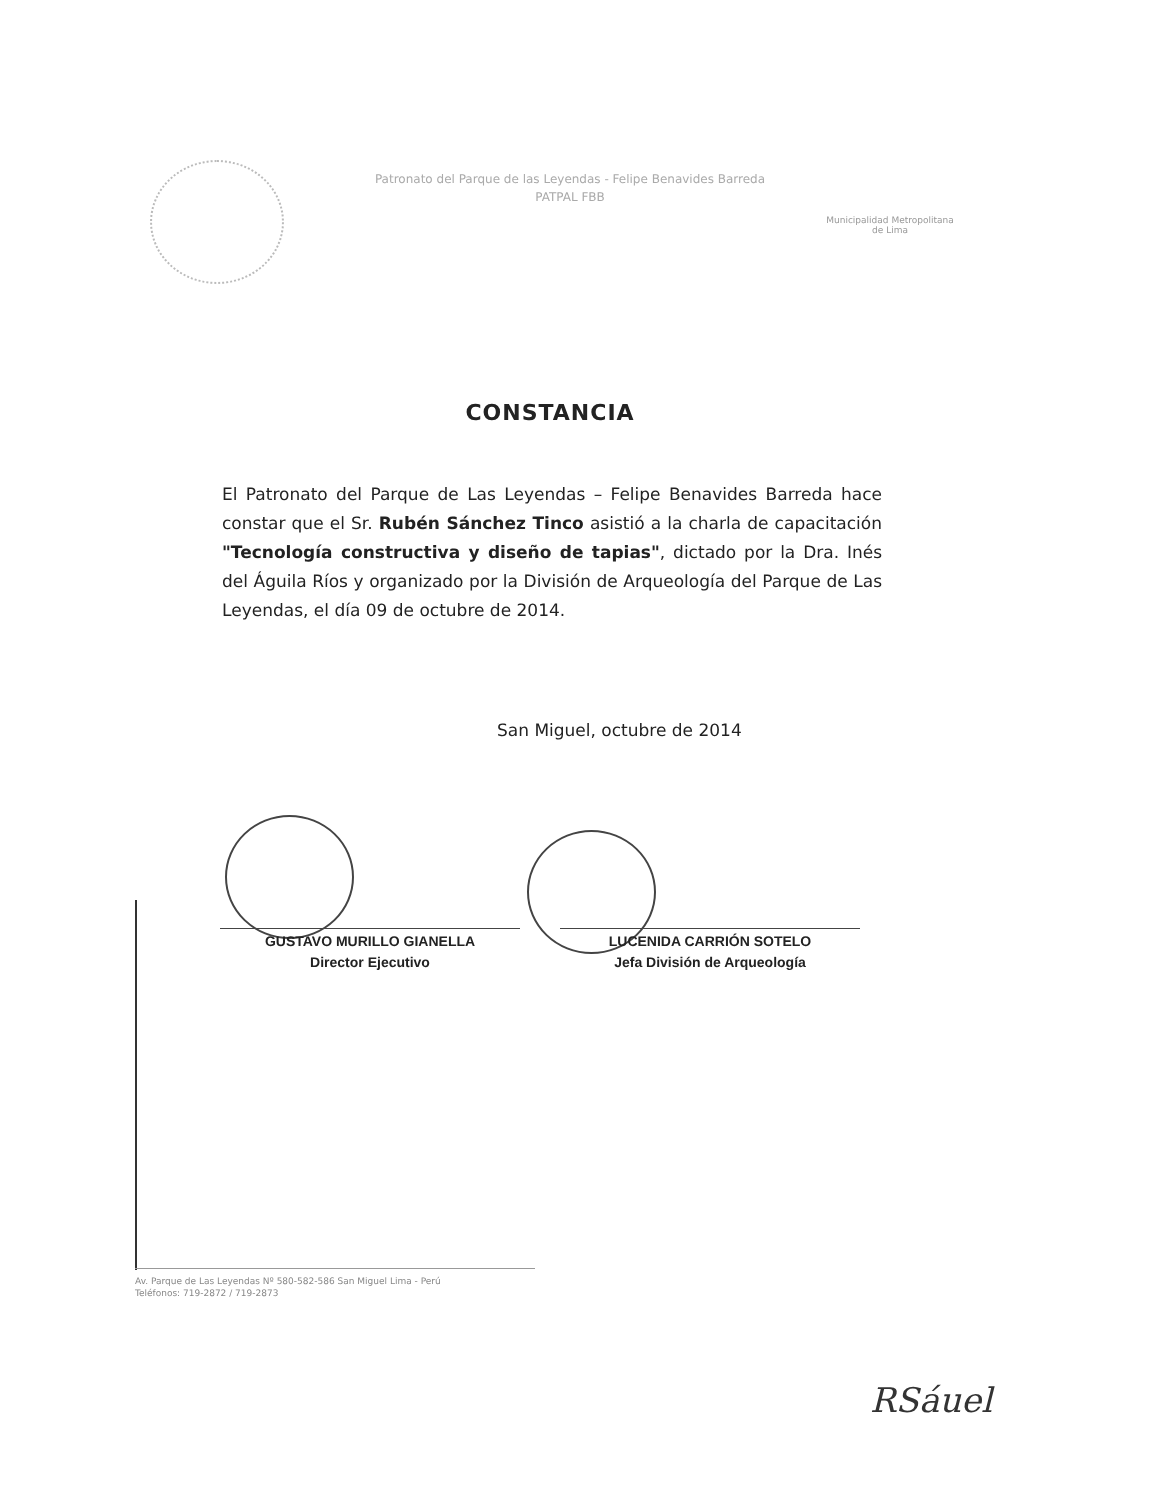Patronato del Parque de las Leyendas - Felipe Benavides Barreda
PATPAL FBB
Municipalidad Metropolitana
de Lima
CONSTANCIA
El Patronato del Parque de Las Leyendas – Felipe Benavides Barreda hace constar que el Sr. Rubén Sánchez Tinco asistió a la charla de capacitación "Tecnología constructiva y diseño de tapias", dictado por la Dra. Inés del Águila Ríos y organizado por la División de Arqueología del Parque de Las Leyendas, el día 09 de octubre de 2014.
San Miguel, octubre de 2014
GUSTAVO MURILLO GIANELLA
Director Ejecutivo
LUCENIDA CARRIÓN SOTELO
Jefa División de Arqueología
Av. Parque de Las Leyendas Nº 580-582-586 San Miguel Lima - Perú
Teléfonos: 719-2872 / 719-2873
RSáuel